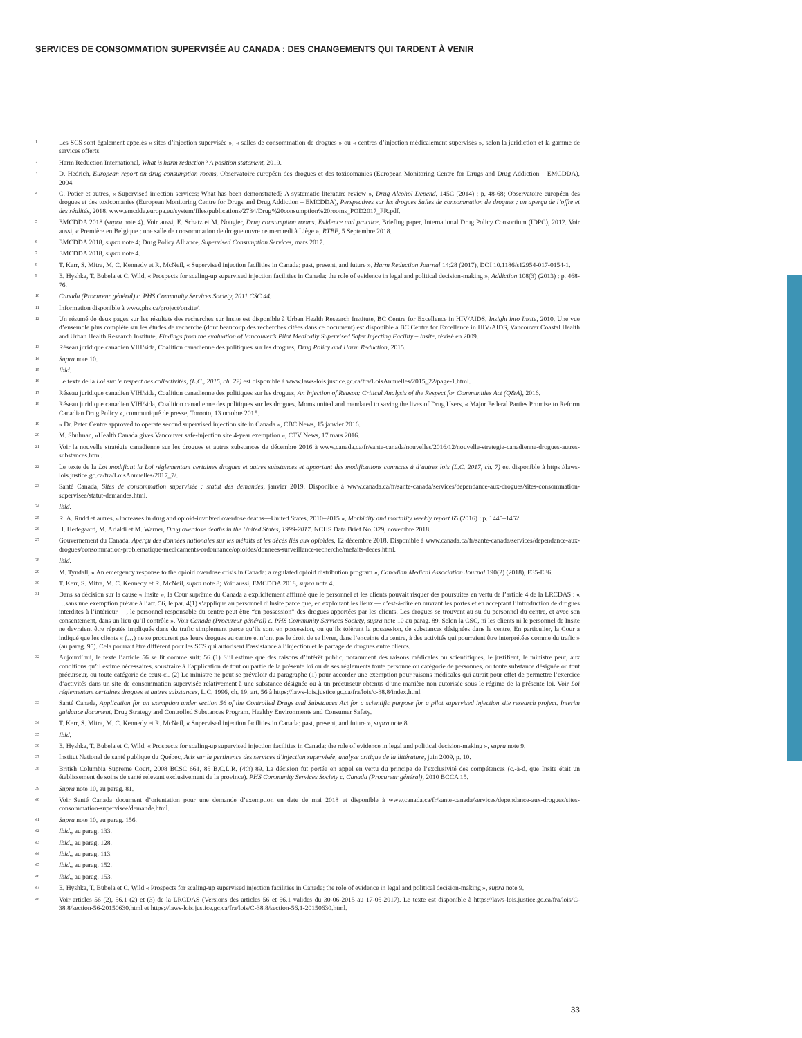SERVICES DE CONSOMMATION SUPERVISÉE AU CANADA : DES CHANGEMENTS QUI TARDENT À VENIR
<sup>1</sup>
Les SCS sont également appelés « sites d’injection supervisée », « salles de consommation de drogues » ou « centres d’injection médicalement supervisés », selon la juridiction et la gamme de services offerts.
<sup>2</sup>
Harm Reduction International, What is harm reduction? A position statement, 2019.
<sup>3</sup>
D. Hedrich, European report on drug consumption rooms, Observatoire européen des drogues et des toxicomanies (European Monitoring Centre for Drugs and Drug Addiction – EMCDDA), 2004.
<sup>4</sup>
C. Potier et autres, « Supervised injection services: What has been demonstrated? A systematic literature review », Drug Alcohol Depend. 145C (2014) : p. 48-68; Observatoire européen des drogues et des toxicomanies (European Monitoring Centre for Drugs and Drug Addiction – EMCDDA), Perspectives sur les drogues Salles de consommation de drogues : un aperçu de l’offre et des réalités, 2018. www.emcdda.europa.eu/system/files/publications/2734/Drug%20consumption%20rooms_POD2017_FR.pdf.
<sup>5</sup>
EMCDDA 2018 (supra note 4). Voir aussi, E. Schatz et M. Nougier, Drug consumption rooms. Evidence and practice, Briefing paper, International Drug Policy Consortium (IDPC), 2012. Voir aussi, « Première en Belgique : une salle de consommation de drogue ouvre ce mercredi à Liège », RTBF, 5 Septembre 2018.
<sup>6</sup>
EMCDDA 2018, supra note 4; Drug Policy Alliance, Supervised Consumption Services, mars 2017.
<sup>7</sup>
EMCDDA 2018, supra note 4.
<sup>8</sup>
T. Kerr, S. Mitra, M. C. Kennedy et R. McNeil, « Supervised injection facilities in Canada: past, present, and future », Harm Reduction Journal 14:28 (2017), DOI 10.1186/s12954-017-0154-1.
<sup>9</sup>
E. Hyshka, T. Bubela et C. Wild, « Prospects for scaling-up supervised injection facilities in Canada: the role of evidence in legal and political decision-making », Addiction 108(3) (2013) : p. 468-76.
<sup>10</sup>
Canada (Procureur général) c. PHS Community Services Society, 2011 CSC 44.
<sup>11</sup>
Information disponible à www.phs.ca/project/onsite/.
<sup>12</sup>
Un résumé de deux pages sur les résultats des recherches sur Insite est disponible à Urban Health Research Institute, BC Centre for Excellence in HIV/AIDS, Insight into Insite, 2010. Une vue d’ensemble plus complète sur les études de recherche (dont beaucoup des recherches citées dans ce document) est disponible à BC Centre for Excellence in HIV/AIDS, Vancouver Coastal Health and Urban Health Research Institute, Findings from the evaluation of Vancouver’s Pilot Medically Supervised Safer Injecting Facility – Insite, révisé en 2009.
<sup>13</sup>
Réseau juridique canadien VIH/sida, Coalition canadienne des politiques sur les drogues, Drug Policy and Harm Reduction, 2015.
<sup>14</sup>
Supra note 10.
<sup>15</sup>
Ibid.
<sup>16</sup>
Le texte de la Loi sur le respect des collectivités, (L.C., 2015, ch. 22) est disponible à www.laws-lois.justice.gc.ca/fra/LoisAnnuelles/2015_22/page-1.html.
<sup>17</sup>
Réseau juridique canadien VIH/sida, Coalition canadienne des politiques sur les drogues, An Injection of Reason: Critical Analysis of the Respect for Communities Act (Q&A), 2016.
<sup>18</sup>
Réseau juridique canadien VIH/sida, Coalition canadienne des politiques sur les drogues, Moms united and mandated to saving the lives of Drug Users, « Major Federal Parties Promise to Reform Canadian Drug Policy », communiqué de presse, Toronto, 13 octobre 2015.
<sup>19</sup>
« Dr. Peter Centre approved to operate second supervised injection site in Canada », CBC News, 15 janvier 2016.
<sup>20</sup>
M. Shulman, «Health Canada gives Vancouver safe-injection site 4-year exemption », CTV News, 17 mars 2016.
<sup>21</sup>
Voir la nouvelle stratégie canadienne sur les drogues et autres substances de décembre 2016 à www.canada.ca/fr/sante-canada/nouvelles/2016/12/nouvelle-strategie-canadienne-drogues-autres-substances.html.
<sup>22</sup>
Le texte de la Loi modifiant la Loi réglementant certaines drogues et autres substances et apportant des modifications connexes à d’autres lois (L.C. 2017, ch. 7) est disponible à https://laws-lois.justice.gc.ca/fra/LoisAnnuelles/2017_7/.
<sup>23</sup>
Santé Canada, Sites de consommation supervisée : statut des demandes, janvier 2019. Disponible à www.canada.ca/fr/sante-canada/services/dependance-aux-drogues/sites-consommation-supervisee/statut-demandes.html.
<sup>24</sup>
Ibid.
<sup>25</sup>
R. A. Rudd et autres, «Increases in drug and opioid-involved overdose deaths—United States, 2010–2015 », Morbidity and mortality weekly report 65 (2016) : p. 1445–1452.
<sup>26</sup>
H. Hedegaard, M. Arialdi et M. Warner, Drug overdose deaths in the United States, 1999-2017. NCHS Data Brief No. 329, novembre 2018.
<sup>27</sup>
Gouvernement du Canada. Aperçu des données nationales sur les méfaits et les décès liés aux opioïdes, 12 décembre 2018. Disponible à www.canada.ca/fr/sante-canada/services/dependance-aux-drogues/consommation-problematique-medicaments-ordonnance/opioides/donnees-surveillance-recherche/mefaits-deces.html.
<sup>28</sup>
Ibid.
<sup>29</sup>
M. Tyndall, « An emergency response to the opioid overdose crisis in Canada: a regulated opioid distribution program », Canadian Medical Association Journal 190(2) (2018), E35-E36.
<sup>30</sup>
T. Kerr, S. Mitra, M. C. Kennedy et R. McNeil, supra note 8; Voir aussi, EMCDDA 2018, supra note 4.
<sup>31</sup>
Dans sa décision sur la cause « Insite », la Cour suprême du Canada a explicitement affirmé que le personnel et les clients pouvait risquer des poursuites en vertu de l’article 4 de la LRCDAS : « …sans une exemption prévue à l’art. 56, le par. 4(1) s’applique au personnel d’Insite parce que, en exploitant les lieux — c’est-à-dire en ouvrant les portes et en acceptant l’introduction de drogues interdites à l’intérieur —, le personnel responsable du centre peut être “en possession” des drogues apportées par les clients. Les drogues se trouvent au su du personnel du centre, et avec son consentement, dans un lieu qu’il contrôle ». Voir Canada (Procureur général) c. PHS Community Services Society, supra note 10 au parag. 89. Selon la CSC, ni les clients ni le personnel de Insite ne devraient être réputés impliqués dans du trafic simplement parce qu’ils sont en possession, ou qu’ils tolèrent la possession, de substances désignées dans le centre, En particulier, la Cour a indiqué que les clients « (…) ne se procurent pas leurs drogues au centre et n’ont pas le droit de se livrer, dans l’enceinte du centre, à des activités qui pourraient être interprétées comme du trafic » (au parag. 95). Cela pourrait être différent pour les SCS qui autorisent l’assistance à l’injection et le partage de drogues entre clients.
<sup>32</sup>
Aujourd’hui, le texte l’article 56 se lit comme suit: 56 (1) S’il estime que des raisons d’intérêt public, notamment des raisons médicales ou scientifiques, le justifient, le ministre peut, aux conditions qu’il estime nécessaires, soustraire à l’application de tout ou partie de la présente loi ou de ses règlements toute personne ou catégorie de personnes, ou toute substance désignée ou tout précurseur, ou toute catégorie de ceux-ci. (2) Le ministre ne peut se prévaloir du paragraphe (1) pour accorder une exemption pour raisons médicales qui aurait pour effet de permettre l’exercice d’activités dans un site de consommation supervisée relativement à une substance désignée ou à un précurseur obtenus d’une manière non autorisée sous le régime de la présente loi. Voir Loi réglementant certaines drogues et autres substances, L.C. 1996, ch. 19, art. 56 à https://laws-lois.justice.gc.ca/fra/lois/c-38.8/index.html.
<sup>33</sup>
Santé Canada, Application for an exemption under section 56 of the Controlled Drugs and Substances Act for a scientific purpose for a pilot supervised injection site research project. Interim guidance document. Drug Strategy and Controlled Substances Program. Healthy Environments and Consumer Safety.
<sup>34</sup>
T. Kerr, S. Mitra, M. C. Kennedy et R. McNeil, « Supervised injection facilities in Canada: past, present, and future », supra note 8.
<sup>35</sup>
Ibid.
<sup>36</sup>
E. Hyshka, T. Bubela et C. Wild, « Prospects for scaling-up supervised injection facilities in Canada: the role of evidence in legal and political decision-making », supra note 9.
<sup>37</sup>
Institut National de santé publique du Québec, Avis sur la pertinence des services d’injection supervisée, analyse critique de la littérature, juin 2009, p. 10.
<sup>38</sup>
British Columbia Supreme Court, 2008 BCSC 661, 85 B.C.L.R. (4th) 89. La décision fut portée en appel en vertu du principe de l’exclusivité des compétences (c.-à-d. que Insite était un établissement de soins de santé relevant exclusivement de la province). PHS Community Services Society c. Canada (Procureur général), 2010 BCCA 15.
<sup>39</sup>
Supra note 10, au parag. 81.
<sup>40</sup>
Voir Santé Canada document d’orientation pour une demande d’exemption en date de mai 2018 et disponible à www.canada.ca/fr/sante-canada/services/dependance-aux-drogues/sites-consommation-supervisee/demande.html.
<sup>41</sup>
Supra note 10, au parag. 156.
<sup>42</sup>
Ibid., au parag. 133.
<sup>43</sup>
Ibid., au parag. 128.
<sup>44</sup>
Ibid., au parag. 113.
<sup>45</sup>
Ibid., au parag. 152.
<sup>46</sup>
Ibid., au parag. 153.
<sup>47</sup>
E. Hyshka, T. Bubela et C. Wild « Prospects for scaling-up supervised injection facilities in Canada: the role of evidence in legal and political decision-making », supra note 9.
<sup>48</sup>
Voir articles 56 (2), 56.1 (2) et (3) de la LRCDAS (Versions des articles 56 et 56.1 valides du 30-06-2015 au 17-05-2017). Le texte est disponible à https://laws-lois.justice.gc.ca/fra/lois/C-38.8/section-56-20150630.html et https://laws-lois.justice.gc.ca/fra/lois/C-38.8/section-56.1-20150630.html.
33